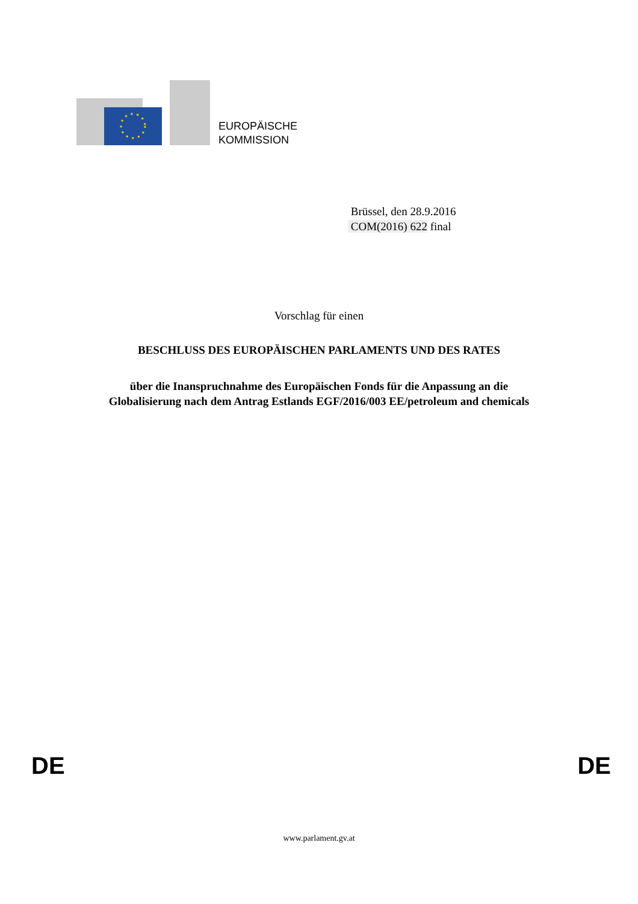EUROPÄISCHE
KOMMISSION
Brüssel, den 28.9.2016
COM(2016) 622 final
Vorschlag für einen
BESCHLUSS DES EUROPÄISCHEN PARLAMENTS UND DES RATES
über die Inanspruchnahme des Europäischen Fonds für die Anpassung an die
Globalisierung nach dem Antrag Estlands EGF/2016/003 EE/petroleum and chemicals
DE DE
www.parlament.gv.at